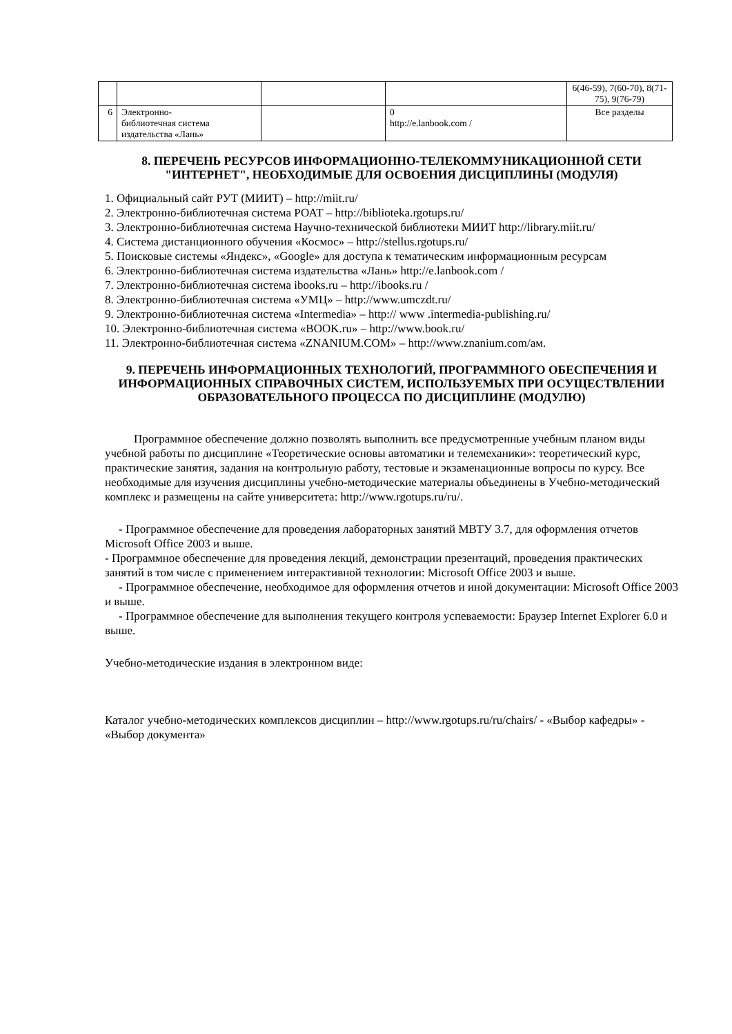| | | | | 6(46-59), 7(60-70), 8(71-75), 9(76-79) |
| 6 | Электронно- библиотечная система издательства «Лань» | | 0 http://e.lanbook.com / | Все разделы |
8. ПЕРЕЧЕНЬ РЕСУРСОВ ИНФОРМАЦИОННО-ТЕЛЕКОММУНИКАЦИОННОЙ СЕТИ "ИНТЕРНЕТ", НЕОБХОДИМЫЕ ДЛЯ ОСВОЕНИЯ ДИСЦИПЛИНЫ (МОДУЛЯ)
1. Официальный сайт РУТ (МИИТ) – http://miit.ru/
2. Электронно-библиотечная система РОАТ – http://biblioteka.rgotups.ru/
3. Электронно-библиотечная система Научно-технической библиотеки МИИТ http://library.miit.ru/
4. Система дистанционного обучения «Космос» – http://stellus.rgotups.ru/
5. Поисковые системы «Яндекс», «Google» для доступа к тематическим информационным ресурсам
6. Электронно-библиотечная система издательства «Лань» http://e.lanbook.com /
7. Электронно-библиотечная система ibooks.ru – http://ibooks.ru /
8. Электронно-библиотечная система «УМЦ» – http://www.umczdt.ru/
9. Электронно-библиотечная система «Intermedia» – http:// www .intermedia-publishing.ru/
10. Электронно-библиотечная система «BOOK.ru» – http://www.book.ru/
11. Электронно-библиотечная система «ZNANIUM.COM» – http://www.znanium.com/ам.
9. ПЕРЕЧЕНЬ ИНФОРМАЦИОННЫХ ТЕХНОЛОГИЙ, ПРОГРАММНОГО ОБЕСПЕЧЕНИЯ И ИНФОРМАЦИОННЫХ СПРАВОЧНЫХ СИСТЕМ, ИСПОЛЬЗУЕМЫХ ПРИ ОСУЩЕСТВЛЕНИИ ОБРАЗОВАТЕЛЬНОГО ПРОЦЕССА ПО ДИСЦИПЛИНЕ (МОДУЛЮ)
Программное обеспечение должно позволять выполнить все предусмотренные учебным планом виды учебной работы по дисциплине «Теоретические основы автоматики и телемеханики»: теоретический курс, практические занятия, задания на контрольную работу, тестовые и экзаменационные вопросы по курсу. Все необходимые для изучения дисциплины учебно-методические материалы объединены в Учебно-методический комплекс и размещены на сайте университета: http://www.rgotups.ru/ru/.
- Программное обеспечение для проведения лабораторных занятий МВТУ 3.7, для оформления отчетов Microsoft Office 2003 и выше.
- Программное обеспечение для проведения лекций, демонстрации презентаций, проведения практических занятий в том числе с применением интерактивной технологии: Microsoft Office 2003 и выше.
- Программное обеспечение, необходимое для оформления отчетов и иной документации: Microsoft Office 2003 и выше.
- Программное обеспечение для выполнения текущего контроля успеваемости: Браузер Internet Explorer 6.0 и выше.
Учебно-методические издания в электронном виде:
Каталог учебно-методических комплексов дисциплин – http://www.rgotups.ru/ru/chairs/ - «Выбор кафедры» - «Выбор документа»